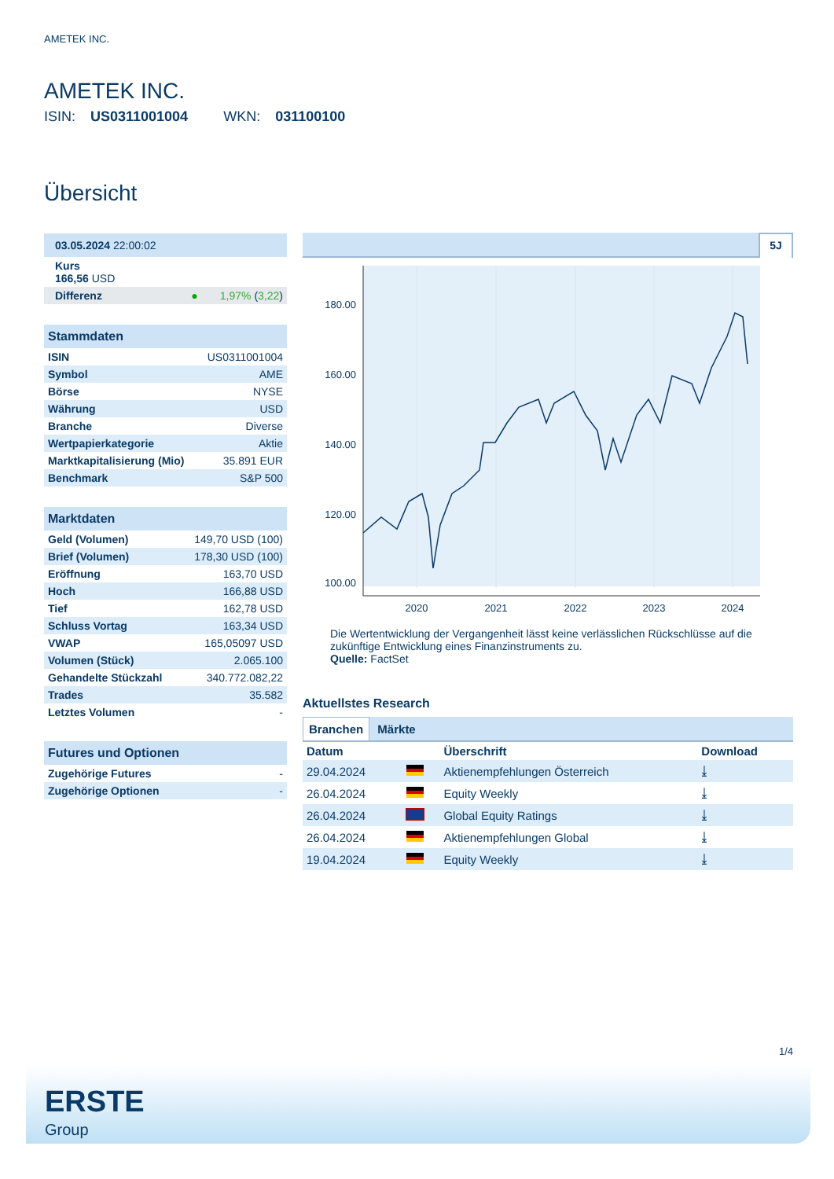AMETEK INC.
AMETEK INC.
ISIN: US0311001004 WKN: 031100100
Übersicht
| 03.05.2024 22:00:02 | | |
| Kurs 166,56 USD | | |
| Differenz | ● | 1,97% ( 3,22 ) |
| Stammdaten | |
| ISIN | US0311001004 |
| Symbol | AME |
| Börse | NYSE |
| Währung | USD |
| Branche | Diverse |
| Wertpapierkategorie | Aktie |
| Marktkapitalisierung (Mio) | 35.891 EUR |
| Benchmark | S&P 500 |
| Marktdaten | |
| Geld (Volumen) | 149,70 USD (100) |
| Brief (Volumen) | 178,30 USD (100) |
| Eröffnung | 163,70 USD |
| Hoch | 166,88 USD |
| Tief | 162,78 USD |
| Schluss Vortag | 163,34 USD |
| VWAP | 165,05097 USD |
| Volumen (Stück) | 2.065.100 |
| Gehandelte Stückzahl | 340.772.082,22 |
| Trades | 35.582 |
| Letztes Volumen | - |
| Futures und Optionen | |
| Zugehörige Futures | - |
| Zugehörige Optionen | - |
5J
180.00
160.00
140.00
120.00
100.00
2020
2021
2022
2023
2024
Die Wertentwicklung der Vergangenheit lässt keine verlässlichen Rückschlüsse auf die zukünftige Entwicklung eines Finanzinstruments zu.
Quelle: FactSet
Aktuellstes Research
Branchen Märkte
| Datum | | Überschrift | Download |
| --- | --- | --- | --- |
| 29.04.2024 | | Aktienempfehlungen Österreich | ⤓ |
| 26.04.2024 | | Equity Weekly | ⤓ |
| 26.04.2024 | | Global Equity Ratings | ⤓ |
| 26.04.2024 | | Aktienempfehlungen Global | ⤓ |
| 19.04.2024 | | Equity Weekly | ⤓ |
1/4
ERSTE
Group